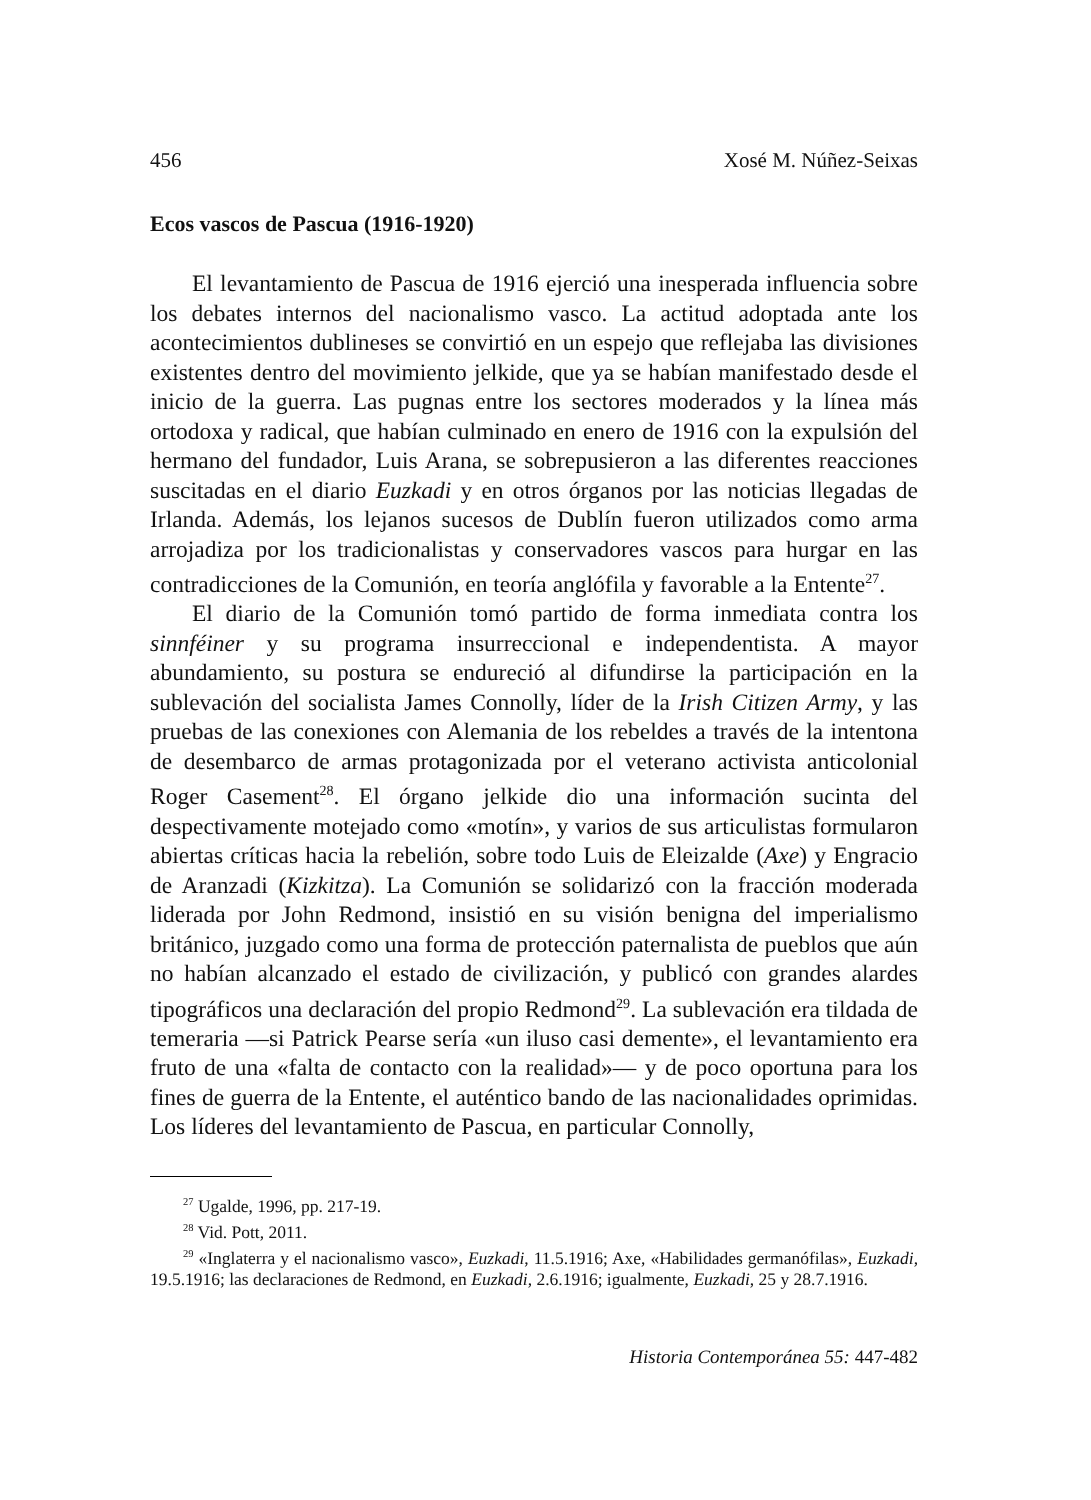456 Xosé M. Núñez-Seixas
Ecos vascos de Pascua (1916-1920)
El levantamiento de Pascua de 1916 ejerció una inesperada influencia sobre los debates internos del nacionalismo vasco. La actitud adoptada ante los acontecimientos dublineses se convirtió en un espejo que reflejaba las divisiones existentes dentro del movimiento jelkide, que ya se habían manifestado desde el inicio de la guerra. Las pugnas entre los sectores moderados y la línea más ortodoxa y radical, que habían culminado en enero de 1916 con la expulsión del hermano del fundador, Luis Arana, se sobrepusieron a las diferentes reacciones suscitadas en el diario Euzkadi y en otros órganos por las noticias llegadas de Irlanda. Además, los lejanos sucesos de Dublín fueron utilizados como arma arrojadiza por los tradicionalistas y conservadores vascos para hurgar en las contradicciones de la Comunión, en teoría anglófila y favorable a la Entente<sup>27</sup>.
El diario de la Comunión tomó partido de forma inmediata contra los sinnféiner y su programa insurreccional e independentista. A mayor abundamiento, su postura se endureció al difundirse la participación en la sublevación del socialista James Connolly, líder de la Irish Citizen Army, y las pruebas de las conexiones con Alemania de los rebeldes a través de la intentona de desembarco de armas protagonizada por el veterano activista anticolonial Roger Casement<sup>28</sup>. El órgano jelkide dio una información sucinta del despectivamente motejado como «motín», y varios de sus articulistas formularon abiertas críticas hacia la rebelión, sobre todo Luis de Eleizalde (Axe) y Engracio de Aranzadi (Kizkitza). La Comunión se solidarizó con la fracción moderada liderada por John Redmond, insistió en su visión benigna del imperialismo británico, juzgado como una forma de protección paternalista de pueblos que aún no habían alcanzado el estado de civilización, y publicó con grandes alardes tipográficos una declaración del propio Redmond<sup>29</sup>. La sublevación era tildada de temeraria —si Patrick Pearse sería «un iluso casi demente», el levantamiento era fruto de una «falta de contacto con la realidad»— y de poco oportuna para los fines de guerra de la Entente, el auténtico bando de las nacionalidades oprimidas. Los líderes del levantamiento de Pascua, en particular Connolly,
<sup>27</sup> Ugalde, 1996, pp. 217-19.
<sup>28</sup> Vid. Pott, 2011.
<sup>29</sup> «Inglaterra y el nacionalismo vasco», Euzkadi, 11.5.1916; Axe, «Habilidades germanófilas», Euzkadi, 19.5.1916; las declaraciones de Redmond, en Euzkadi, 2.6.1916; igualmente, Euzkadi, 25 y 28.7.1916.
Historia Contemporánea 55: 447-482